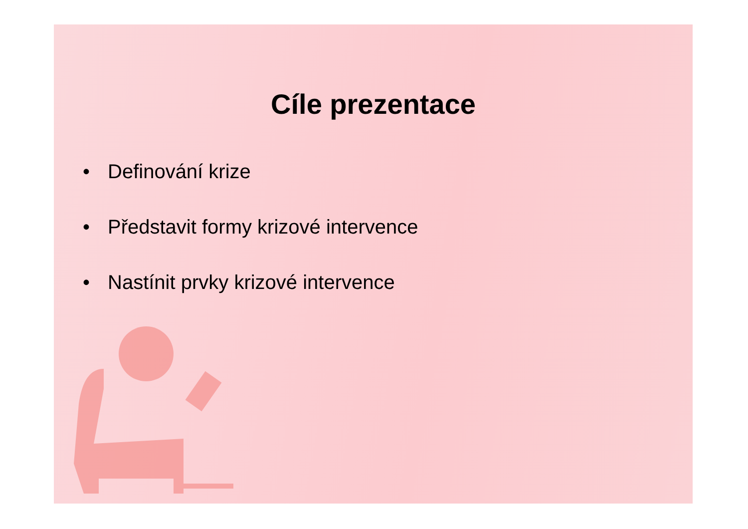Cíle prezentace
• Definování krize
• Představit formy krizové intervence
• Nastínit prvky krizové intervence